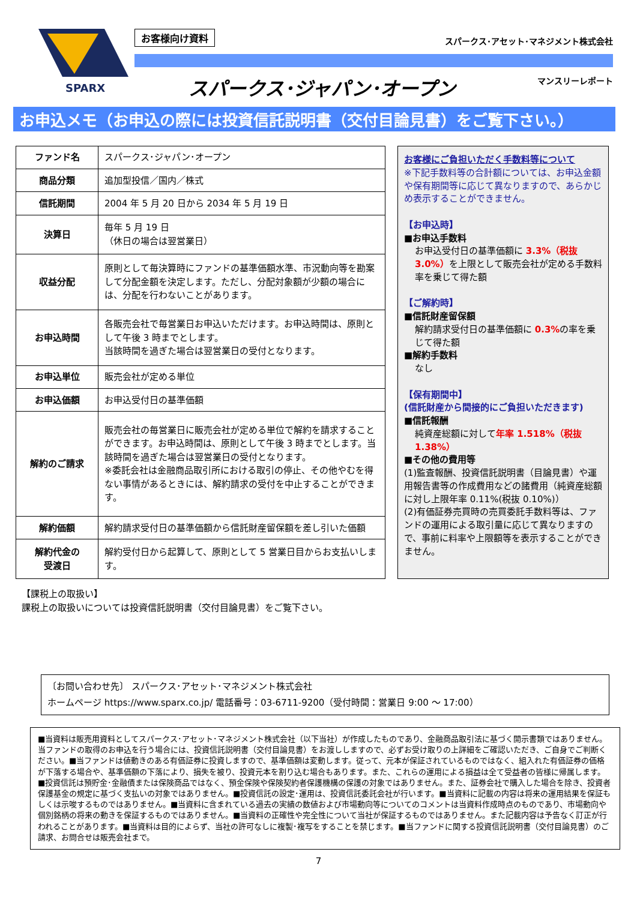SPARX
お客様向け資料 スパークス･アセット･マネジメント株式会社
スパークス･ジャパン･オープン マンスリーレポート
お申込メモ（お申込の際には投資信託説明書（交付目論見書）をご覧下さい。）
| ファンド名 | スパークス･ジャパン･オープン |
| 商品分類 | 追加型投信／国内／株式 |
| 信託期間 | 2004 年 5 月 20 日から 2034 年 5 月 19 日 |
| 決算日 | 毎年 5 月 19 日 （休日の場合は翌営業日） |
| 収益分配 | 原則として毎決算時にファンドの基準価額水準、市況動向等を勘案して分配金額を決定します。ただし、分配対象額が少額の場合には、分配を行わないことがあります。 |
| お申込時間 | 各販売会社で毎営業日お申込いただけます。お申込時間は、原則として午後 3 時までとします。 当該時間を過ぎた場合は翌営業日の受付となります。 |
| お申込単位 | 販売会社が定める単位 |
| お申込価額 | お申込受付日の基準価額 |
| 解約のご請求 | 販売会社の毎営業日に販売会社が定める単位で解約を請求することができます。お申込時間は、原則として午後 3 時までとします。当該時間を過ぎた場合は翌営業日の受付となります。 ※委託会社は金融商品取引所における取引の停止、その他やむを得ない事情があるときには、解約請求の受付を中止することができます。 |
| 解約価額 | 解約請求受付日の基準価額から信託財産留保額を差し引いた価額 |
| 解約代金の 受渡日 | 解約受付日から起算して、原則として 5 営業日目からお支払いします。 |
お客様にご負担いただく手数料等について
※下記手数料等の合計額については、お申込金額や保有期間等に応じて異なりますので、あらかじめ表示することができません。
【お申込時】
■お申込手数料
お申込受付日の基準価額に 3.3%（税抜3.0%）を上限として販売会社が定める手数料率を乗じて得た額
【ご解約時】
■信託財産留保額
解約請求受付日の基準価額に 0.3% の率を乗じて得た額
■解約手数料
なし
【保有期間中】
(信託財産から間接的にご負担いただきます)
■信託報酬
純資産総額に対して年率 1.518%（税抜1.38%）
■その他の費用等
(1)監査報酬、投資信託説明書（目論見書）や運用報告書等の作成費用などの諸費用（純資産総額に対し上限年率 0.11%(税抜 0.10%)）
(2)有価証券売買時の売買委託手数料等は、ファンドの運用による取引量に応じて異なりますので、事前に料率や上限額等を表示することができません。
【課税上の取扱い】
課税上の取扱いについては投資信託説明書（交付目論見書）をご覧下さい。
〔お問い合わせ先〕 スパークス･アセット･マネジメント株式会社
ホームページ https://www.sparx.co.jp/ 電話番号：03-6711-9200（受付時間：営業日 9:00 ～ 17:00）
■当資料は販売用資料としてスパークス･アセット･マネジメント株式会社（以下当社）が作成したものであり、金融商品取引法に基づく開示書類ではありません。当ファンドの取得のお申込を行う場合には、投資信託説明書（交付目論見書）をお渡ししますので、必ずお受け取りの上詳細をご確認いただき、ご自身でご判断ください。■当ファンドは値動きのある有価証券に投資しますので、基準価額は変動します。従って、元本が保証されているものではなく、組入れた有価証券の価格が下落する場合や、基準価額の下落により、損失を被り、投資元本を割り込む場合もあります。また、これらの運用による損益は全て受益者の皆様に帰属します。■投資信託は預貯金･金融債または保険商品ではなく、預金保険や保険契約者保護機構の保護の対象ではありません。また、証券会社で購入した場合を除き、投資者保護基金の規定に基づく支払いの対象ではありません。■投資信託の設定･運用は、投資信託委託会社が行います。■当資料に記載の内容は将来の運用結果を保証もしくは示唆するものではありません。■当資料に含まれている過去の実績の数値および市場動向等についてのコメントは当資料作成時点のものであり、市場動向や個別銘柄の将来の動きを保証するものではありません。■当資料の正確性や完全性について当社が保証するものではありません。また記載内容は予告なく訂正が行われることがあります。■当資料は目的によらず、当社の許可なしに複製･複写をすることを禁じます。■当ファンドに関する投資信託説明書（交付目論見書）のご請求、お問合せは販売会社まで。
7